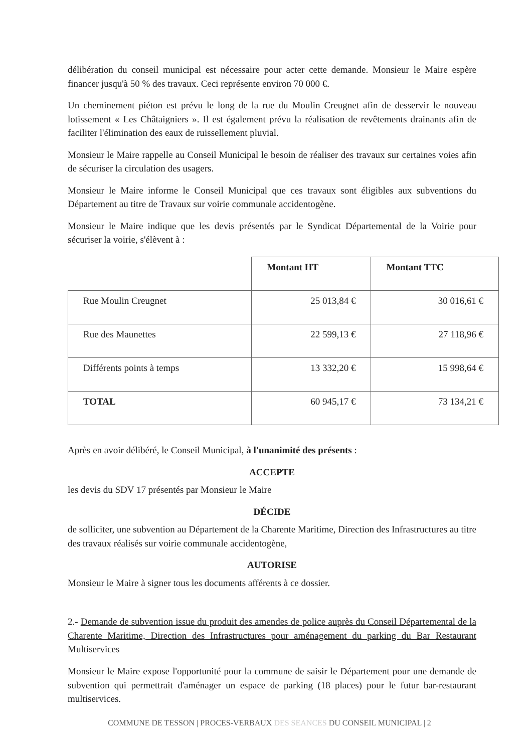délibération du conseil municipal est nécessaire pour acter cette demande. Monsieur le Maire espère financer jusqu'à 50 % des travaux. Ceci représente environ 70 000 €.
Un cheminement piéton est prévu le long de la rue du Moulin Creugnet afin de desservir le nouveau lotissement « Les Châtaigniers ». Il est également prévu la réalisation de revêtements drainants afin de faciliter l'élimination des eaux de ruissellement pluvial.
Monsieur le Maire rappelle au Conseil Municipal le besoin de réaliser des travaux sur certaines voies afin de sécuriser la circulation des usagers.
Monsieur le Maire informe le Conseil Municipal que ces travaux sont éligibles aux subventions du Département au titre de Travaux sur voirie communale accidentogène.
Monsieur le Maire indique que les devis présentés par le Syndicat Départemental de la Voirie pour sécuriser la voirie, s'élèvent à :
| | Montant HT | Montant TTC |
| Rue Moulin Creugnet | 25 013,84 € | 30 016,61 € |
| Rue des Maunettes | 22 599,13 € | 27 118,96 € |
| Différents points à temps | 13 332,20 € | 15 998,64 € |
| TOTAL | 60 945,17 € | 73 134,21 € |
Après en avoir délibéré, le Conseil Municipal, à l'unanimité des présents :
ACCEPTE
les devis du SDV 17 présentés par Monsieur le Maire
DÉCIDE
de solliciter, une subvention au Département de la Charente Maritime, Direction des Infrastructures au titre des travaux réalisés sur voirie communale accidentogène,
AUTORISE
Monsieur le Maire à signer tous les documents afférents à ce dossier.
2.- Demande de subvention issue du produit des amendes de police auprès du Conseil Départemental de la Charente Maritime, Direction des Infrastructures pour aménagement du parking du Bar Restaurant Multiservices
Monsieur le Maire expose l'opportunité pour la commune de saisir le Département pour une demande de subvention qui permettrait d'aménager un espace de parking (18 places) pour le futur bar-restaurant multiservices.
COMMUNE DE TESSON | PROCES-VERBAUX DES SEANCES DU CONSEIL MUNICIPAL | 2